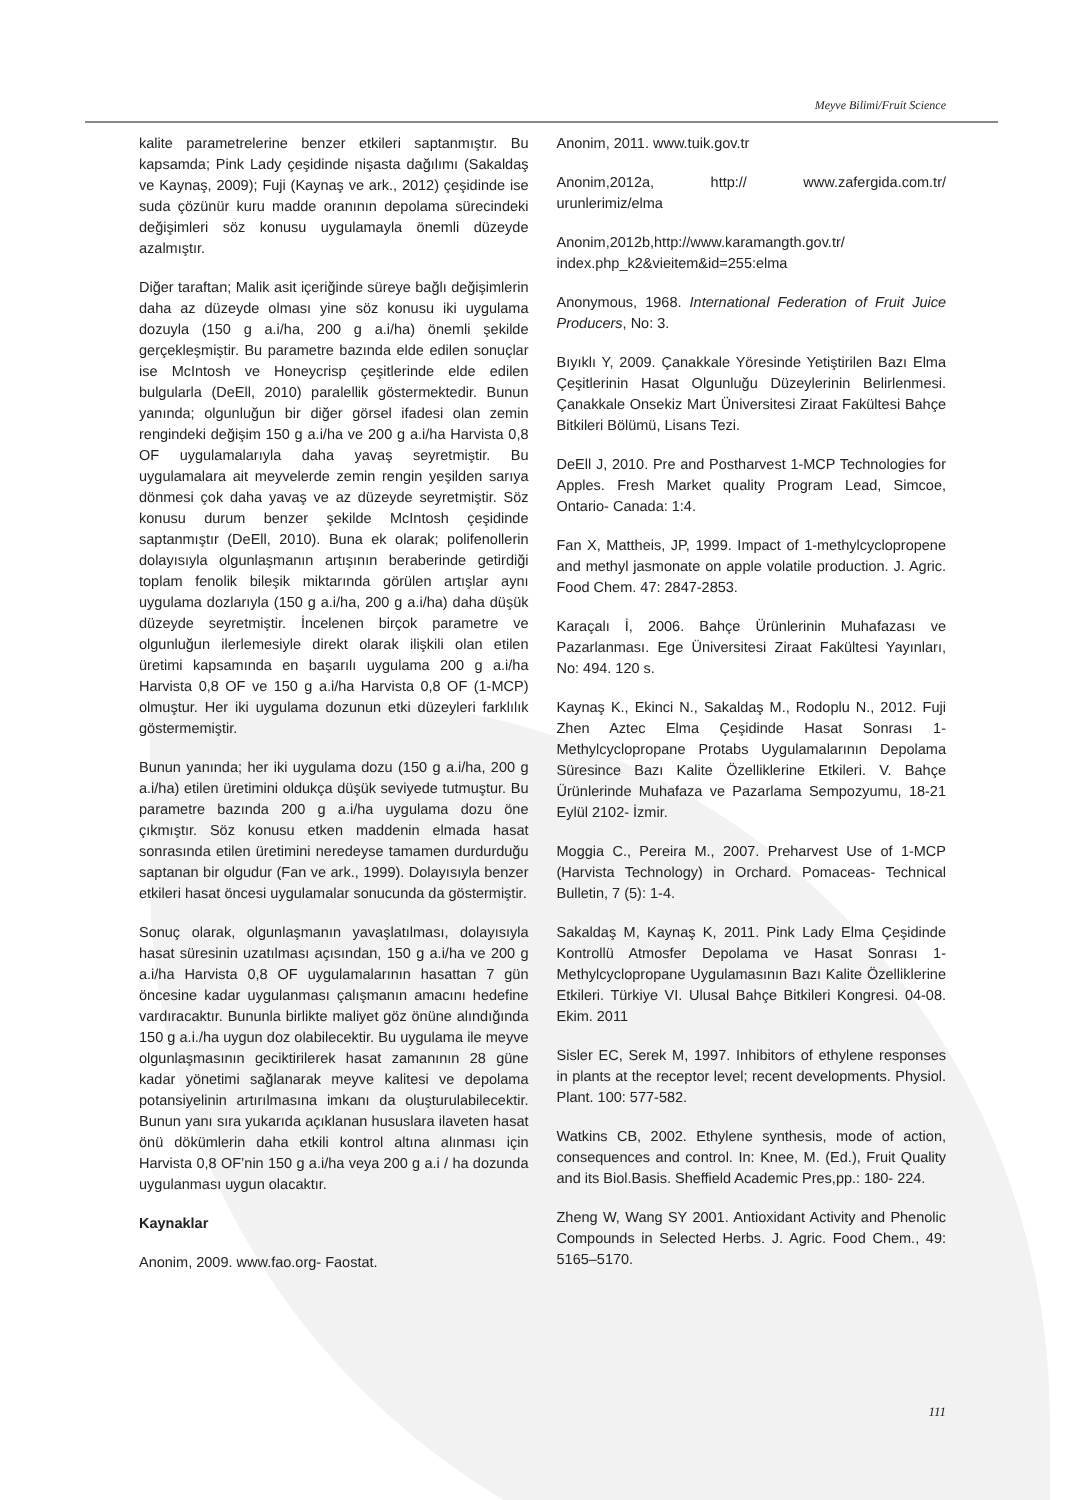Meyve Bilimi/Fruit Science
kalite parametrelerine benzer etkileri saptanmıştır. Bu kapsamda; Pink Lady çeşidinde nişasta dağılımı (Sakaldaş ve Kaynaş, 2009); Fuji (Kaynaş ve ark., 2012) çeşidinde ise suda çözünür kuru madde oranının depolama sürecindeki değişimleri söz konusu uygulamayla önemli düzeyde azalmıştır.
Diğer taraftan; Malik asit içeriğinde süreye bağlı değişimlerin daha az düzeyde olması yine söz konusu iki uygulama dozuyla (150 g a.i/ha, 200 g a.i/ha) önemli şekilde gerçekleşmiştir. Bu parametre bazında elde edilen sonuçlar ise McIntosh ve Honeycrisp çeşitlerinde elde edilen bulgularla (DeEll, 2010) paralellik göstermektedir. Bunun yanında; olgunluğun bir diğer görsel ifadesi olan zemin rengindeki değişim 150 g a.i/ha ve 200 g a.i/ha Harvista 0,8 OF uygulamalarıyla daha yavaş seyretmiştir. Bu uygulamalara ait meyvelerde zemin rengin yeşilden sarıya dönmesi çok daha yavaş ve az düzeyde seyretmiştir. Söz konusu durum benzer şekilde McIntosh çeşidinde saptanmıştır (DeEll, 2010). Buna ek olarak; polifenollerin dolayısıyla olgunlaşmanın artışının beraberinde getirdiği toplam fenolik bileşik miktarında görülen artışlar aynı uygulama dozlarıyla (150 g a.i/ha, 200 g a.i/ha) daha düşük düzeyde seyretmiştir. İncelenen birçok parametre ve olgunluğun ilerlemesiyle direkt olarak ilişkili olan etilen üretimi kapsamında en başarılı uygulama 200 g a.i/ha Harvista 0,8 OF ve 150 g a.i/ha Harvista 0,8 OF (1-MCP) olmuştur. Her iki uygulama dozunun etki düzeyleri farklılık göstermemiştir.
Bunun yanında; her iki uygulama dozu (150 g a.i/ha, 200 g a.i/ha) etilen üretimini oldukça düşük seviyede tutmuştur. Bu parametre bazında 200 g a.i/ha uygulama dozu öne çıkmıştır. Söz konusu etken maddenin elmada hasat sonrasında etilen üretimini neredeyse tamamen durdurduğu saptanan bir olgudur (Fan ve ark., 1999). Dolayısıyla benzer etkileri hasat öncesi uygulamalar sonucunda da göstermiştir.
Sonuç olarak, olgunlaşmanın yavaşlatılması, dolayısıyla hasat süresinin uzatılması açısından, 150 g a.i/ha ve 200 g a.i/ha Harvista 0,8 OF uygulamalarının hasattan 7 gün öncesine kadar uygulanması çalışmanın amacını hedefine vardıracaktır. Bununla birlikte maliyet göz önüne alındığında 150 g a.i./ha uygun doz olabilecektir. Bu uygulama ile meyve olgunlaşmasının geciktirilerek hasat zamanının 28 güne kadar yönetimi sağlanarak meyve kalitesi ve depolama potansiyelinin artırılmasına imkanı da oluşturulabilecektir. Bunun yanı sıra yukarıda açıklanan hususlara ilaveten hasat önü dökümlerin daha etkili kontrol altına alınması için Harvista 0,8 OF’nin 150 g a.i/ha veya 200 g a.i / ha dozunda uygulanması uygun olacaktır.
Kaynaklar
Anonim, 2009. www.fao.org- Faostat.
Anonim, 2011. www.tuik.gov.tr
Anonim,2012a, http:// www.zafergida.com.tr/ urunlerimiz/elma
Anonim,2012b,http://www.karamangth.gov.tr/ index.php_k2&vieitem&id=255:elma
Anonymous, 1968. International Federation of Fruit Juice Producers, No: 3.
Bıyıklı Y, 2009. Çanakkale Yöresinde Yetiştirilen Bazı Elma Çeşitlerinin Hasat Olgunluğu Düzeylerinin Belirlenmesi. Çanakkale Onsekiz Mart Üniversitesi Ziraat Fakültesi Bahçe Bitkileri Bölümü, Lisans Tezi.
DeEll J, 2010. Pre and Postharvest 1-MCP Technologies for Apples. Fresh Market quality Program Lead, Simcoe, Ontario- Canada: 1:4.
Fan X, Mattheis, JP, 1999. Impact of 1-methylcyclopropene and methyl jasmonate on apple volatile production. J. Agric. Food Chem. 47: 2847-2853.
Karaçalı İ, 2006. Bahçe Ürünlerinin Muhafazası ve Pazarlanması. Ege Üniversitesi Ziraat Fakültesi Yayınları, No: 494. 120 s.
Kaynaş K., Ekinci N., Sakaldaş M., Rodoplu N., 2012. Fuji Zhen Aztec Elma Çeşidinde Hasat Sonrası 1-Methylcyclopropane Protabs Uygulamalarının Depolama Süresince Bazı Kalite Özelliklerine Etkileri. V. Bahçe Ürünlerinde Muhafaza ve Pazarlama Sempozyumu, 18-21 Eylül 2102- İzmir.
Moggia C., Pereira M., 2007. Preharvest Use of 1-MCP (Harvista Technology) in Orchard. Pomaceas- Technical Bulletin, 7 (5): 1-4.
Sakaldaş M, Kaynaş K, 2011. Pink Lady Elma Çeşidinde Kontrollü Atmosfer Depolama ve Hasat Sonrası 1-Methylcyclopropane Uygulamasının Bazı Kalite Özelliklerine Etkileri. Türkiye VI. Ulusal Bahçe Bitkileri Kongresi. 04-08. Ekim. 2011
Sisler EC, Serek M, 1997. Inhibitors of ethylene responses in plants at the receptor level; recent developments. Physiol. Plant. 100: 577-582.
Watkins CB, 2002. Ethylene synthesis, mode of action, consequences and control. In: Knee, M. (Ed.), Fruit Quality and its Biol.Basis. Sheffield Academic Pres,pp.: 180- 224.
Zheng W, Wang SY 2001. Antioxidant Activity and Phenolic Compounds in Selected Herbs. J. Agric. Food Chem., 49: 5165–5170.
111